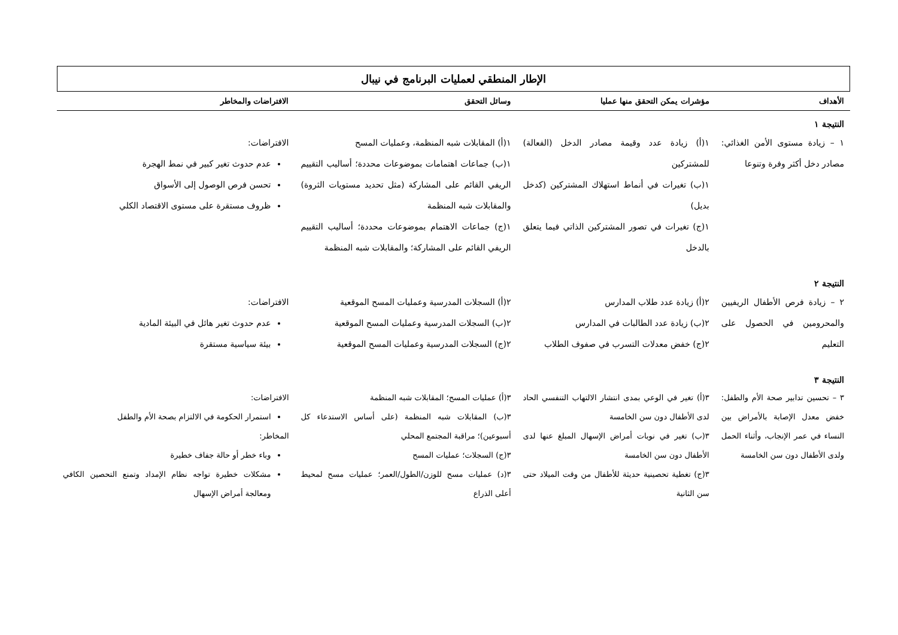الإطار المنطقي لعمليات البرنامج في نيبال
| الأهداف | مؤشرات يمكن التحقق منها عمليا | وسائل التحقق | الافتراضات والمخاطر |
| --- | --- | --- | --- |
| النتيجة ١ | | | |
| ١ – زيادة مستوى الأمن الغذائي: مصادر دخل أكثر وفرة وتنوعا | ١(أ) زيادة عدد وقيمة مصادر الدخل (الفعالة) للمشتركين ١(ب) تغيرات في أنماط استهلاك المشتركين (كدخل بديل) ١(ج) تغيرات في تصور المشتركين الذاتي فيما يتعلق بالدخل | ١(أ) المقابلات شبه المنظمة، وعمليات المسح ١(ب) جماعات اهتمامات بموضوعات محددة؛ أساليب التقييم الريفي القائم على المشاركة (مثل تحديد مستويات الثروة) والمقابلات شبه المنظمة ١(ج) جماعات الاهتمام بموضوعات محددة؛ أساليب التقييم الريفي القائم على المشاركة؛ والمقابلات شبه المنظمة | الافتراضات: عدم حدوث تغير كبير في نمط الهجرة تحسن فرص الوصول إلى الأسواق ظروف مستقرة على مستوى الاقتصاد الكلي |
| النتيجة ٢ | | | |
| ٢ – زيادة فرص الأطفال الريفيين والمحرومين في الحصول على التعليم | ٢(أ) زيادة عدد طلاب المدارس ٢(ب) زيادة عدد الطالبات في المدارس ٢(ج) خفض معدلات التسرب في صفوف الطلاب | ٢(أ) السجلات المدرسية وعمليات المسح الموقعية ٢(ب) السجلات المدرسية وعمليات المسح الموقعية ٢(ج) السجلات المدرسية وعمليات المسح الموقعية | الافتراضات: عدم حدوث تغير هائل في البيئة المادية بيئة سياسية مستقرة |
| النتيجة ٣ | | | |
| ٣ – تحسين تدابير صحة الأم والطفل: خفض معدل الإصابة بالأمراض بين النساء في عمر الإنجاب، وأثناء الحمل ولدى الأطفال دون سن الخامسة | ٣(أ) تغير في الوعي بمدى انتشار الالتهاب التنفسي الحاد لدى الأطفال دون سن الخامسة ٣(ب) تغير في نوبات أمراض الإسهال المبلغ عنها لدى الأطفال دون سن الخامسة ٣(ج) تغطية تحصينية حديثة للأطفال من وقت الميلاد حتى سن الثانية | ٣(أ) عمليات المسح؛ المقابلات شبه المنظمة ٣(ب) المقابلات شبه المنظمة (على أساس الاستدعاء كل أسبوعين)؛ مراقبة المجتمع المحلي ٣(ج) السجلات؛ عمليات المسح ٣(د) عمليات مسح للوزن/الطول/العمر؛ عمليات مسح لمحيط أعلى الذراع | الافتراضات: استمرار الحكومة في الالتزام بصحة الأم والطفل المخاطر: وباء خطر أو حالة جفاف خطيرة مشكلات خطيرة تواجه نظام الإمداد وتمنع التحصين الكافي ومعالجة أمراض الإسهال |